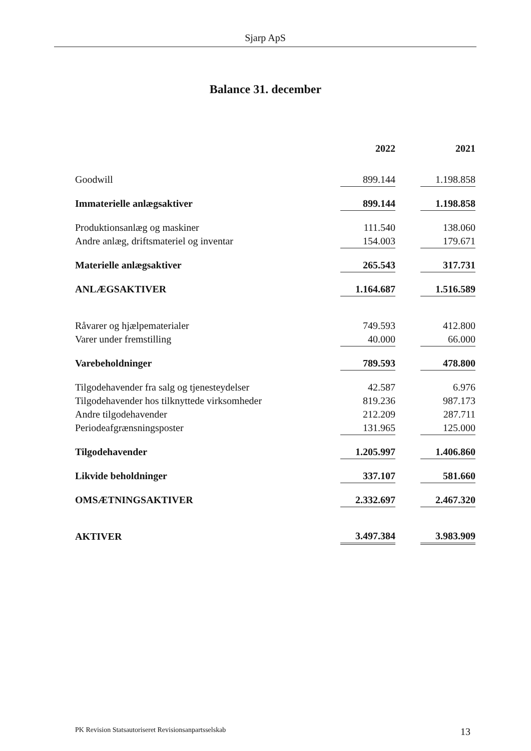Sjarp ApS
Balance 31. december
| | 2022 | | 2021 |
| Goodwill | 899.144 | | 1.198.858 |
| Immaterielle anlægsaktiver | 899.144 | | 1.198.858 |
| Produktionsanlæg og maskiner | 111.540 | | 138.060 |
| Andre anlæg, driftsmateriel og inventar | 154.003 | | 179.671 |
| Materielle anlægsaktiver | 265.543 | | 317.731 |
| ANLÆGSAKTIVER | 1.164.687 | | 1.516.589 |
| Råvarer og hjælpematerialer | 749.593 | | 412.800 |
| Varer under fremstilling | 40.000 | | 66.000 |
| Varebeholdninger | 789.593 | | 478.800 |
| Tilgodehavender fra salg og tjenesteydelser | 42.587 | | 6.976 |
| Tilgodehavender hos tilknyttede virksomheder | 819.236 | | 987.173 |
| Andre tilgodehavender | 212.209 | | 287.711 |
| Periodeafgrænsningsposter | 131.965 | | 125.000 |
| Tilgodehavender | 1.205.997 | | 1.406.860 |
| Likvide beholdninger | 337.107 | | 581.660 |
| OMSÆTNINGSAKTIVER | 2.332.697 | | 2.467.320 |
| AKTIVER | 3.497.384 | | 3.983.909 |
PK Revision Statsautoriseret Revisionsanpartsselskab 13